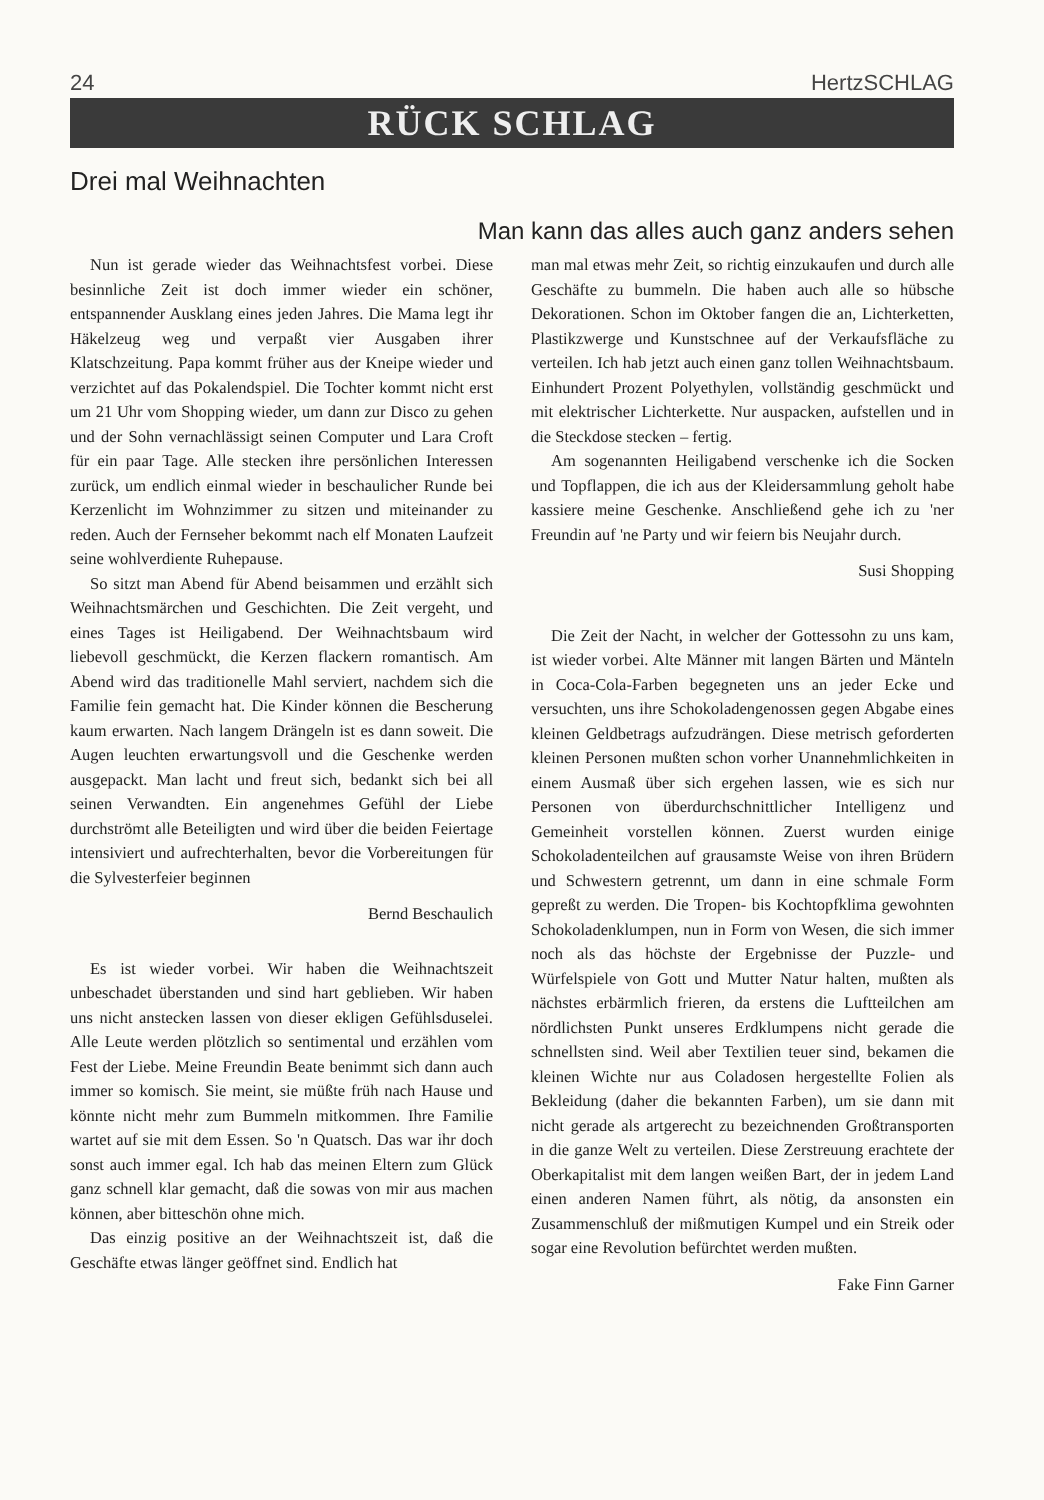24 HertzSCHLAG
RÜCK SCHLAG
Drei mal Weihnachten
Man kann das alles auch ganz anders sehen
Nun ist gerade wieder das Weihnachtsfest vorbei. Diese besinnliche Zeit ist doch immer wieder ein schöner, entspannender Ausklang eines jeden Jahres. Die Mama legt ihr Häkelzeug weg und verpaßt vier Ausgaben ihrer Klatschzeitung. Papa kommt früher aus der Kneipe wieder und verzichtet auf das Pokalendspiel. Die Tochter kommt nicht erst um 21 Uhr vom Shopping wieder, um dann zur Disco zu gehen und der Sohn vernachlässigt seinen Computer und Lara Croft für ein paar Tage. Alle stecken ihre persönlichen Interessen zurück, um endlich einmal wieder in beschaulicher Runde bei Kerzenlicht im Wohnzimmer zu sitzen und miteinander zu reden. Auch der Fernseher bekommt nach elf Monaten Laufzeit seine wohlverdiente Ruhepause.
So sitzt man Abend für Abend beisammen und erzählt sich Weihnachtsmärchen und Geschichten. Die Zeit vergeht, und eines Tages ist Heiligabend. Der Weihnachtsbaum wird liebevoll geschmückt, die Kerzen flackern romantisch. Am Abend wird das traditionelle Mahl serviert, nachdem sich die Familie fein gemacht hat. Die Kinder können die Bescherung kaum erwarten. Nach langem Drängeln ist es dann soweit. Die Augen leuchten erwartungsvoll und die Geschenke werden ausgepackt. Man lacht und freut sich, bedankt sich bei all seinen Verwandten. Ein angenehmes Gefühl der Liebe durchströmt alle Beteiligten und wird über die beiden Feiertage intensiviert und aufrechterhalten, bevor die Vorbereitungen für die Sylvesterfeier beginnen
Bernd Beschaulich
Es ist wieder vorbei. Wir haben die Weihnachtszeit unbeschadet überstanden und sind hart geblieben. Wir haben uns nicht anstecken lassen von dieser ekligen Gefühlsduselei. Alle Leute werden plötzlich so sentimental und erzählen vom Fest der Liebe. Meine Freundin Beate benimmt sich dann auch immer so komisch. Sie meint, sie müßte früh nach Hause und könnte nicht mehr zum Bummeln mitkommen. Ihre Familie wartet auf sie mit dem Essen. So 'n Quatsch. Das war ihr doch sonst auch immer egal. Ich hab das meinen Eltern zum Glück ganz schnell klar gemacht, daß die sowas von mir aus machen können, aber bitteschön ohne mich.
Das einzig positive an der Weihnachtszeit ist, daß die Geschäfte etwas länger geöffnet sind. Endlich hat
man mal etwas mehr Zeit, so richtig einzukaufen und durch alle Geschäfte zu bummeln. Die haben auch alle so hübsche Dekorationen. Schon im Oktober fangen die an, Lichterketten, Plastikzwerge und Kunstschnee auf der Verkaufsfläche zu verteilen. Ich hab jetzt auch einen ganz tollen Weihnachtsbaum. Einhundert Prozent Polyethylen, vollständig geschmückt und mit elektrischer Lichterkette. Nur auspacken, aufstellen und in die Steckdose stecken – fertig.
Am sogenannten Heiligabend verschenke ich die Socken und Topflappen, die ich aus der Kleidersammlung geholt habe kassiere meine Geschenke. Anschließend gehe ich zu 'ner Freundin auf 'ne Party und wir feiern bis Neujahr durch.
Susi Shopping
Die Zeit der Nacht, in welcher der Gottessohn zu uns kam, ist wieder vorbei. Alte Männer mit langen Bärten und Mänteln in Coca-Cola-Farben begegneten uns an jeder Ecke und versuchten, uns ihre Schokoladengenossen gegen Abgabe eines kleinen Geldbetrags aufzudrängen. Diese metrisch geforderten kleinen Personen mußten schon vorher Unannehmlichkeiten in einem Ausmaß über sich ergehen lassen, wie es sich nur Personen von überdurchschnittlicher Intelligenz und Gemeinheit vorstellen können. Zuerst wurden einige Schokoladenteilchen auf grausamste Weise von ihren Brüdern und Schwestern getrennt, um dann in eine schmale Form gepreßt zu werden. Die Tropen- bis Kochtopfklima gewohnten Schokoladenklumpen, nun in Form von Wesen, die sich immer noch als das höchste der Ergebnisse der Puzzle- und Würfelspiele von Gott und Mutter Natur halten, mußten als nächstes erbärmlich frieren, da erstens die Luftteilchen am nördlichsten Punkt unseres Erdklumpens nicht gerade die schnellsten sind. Weil aber Textilien teuer sind, bekamen die kleinen Wichte nur aus Coladosen hergestellte Folien als Bekleidung (daher die bekannten Farben), um sie dann mit nicht gerade als artgerecht zu bezeichnenden Großtransporten in die ganze Welt zu verteilen. Diese Zerstreuung erachtete der Oberkapitalist mit dem langen weißen Bart, der in jedem Land einen anderen Namen führt, als nötig, da ansonsten ein Zusammenschluß der mißmutigen Kumpel und ein Streik oder sogar eine Revolution befürchtet werden mußten.
Fake Finn Garner